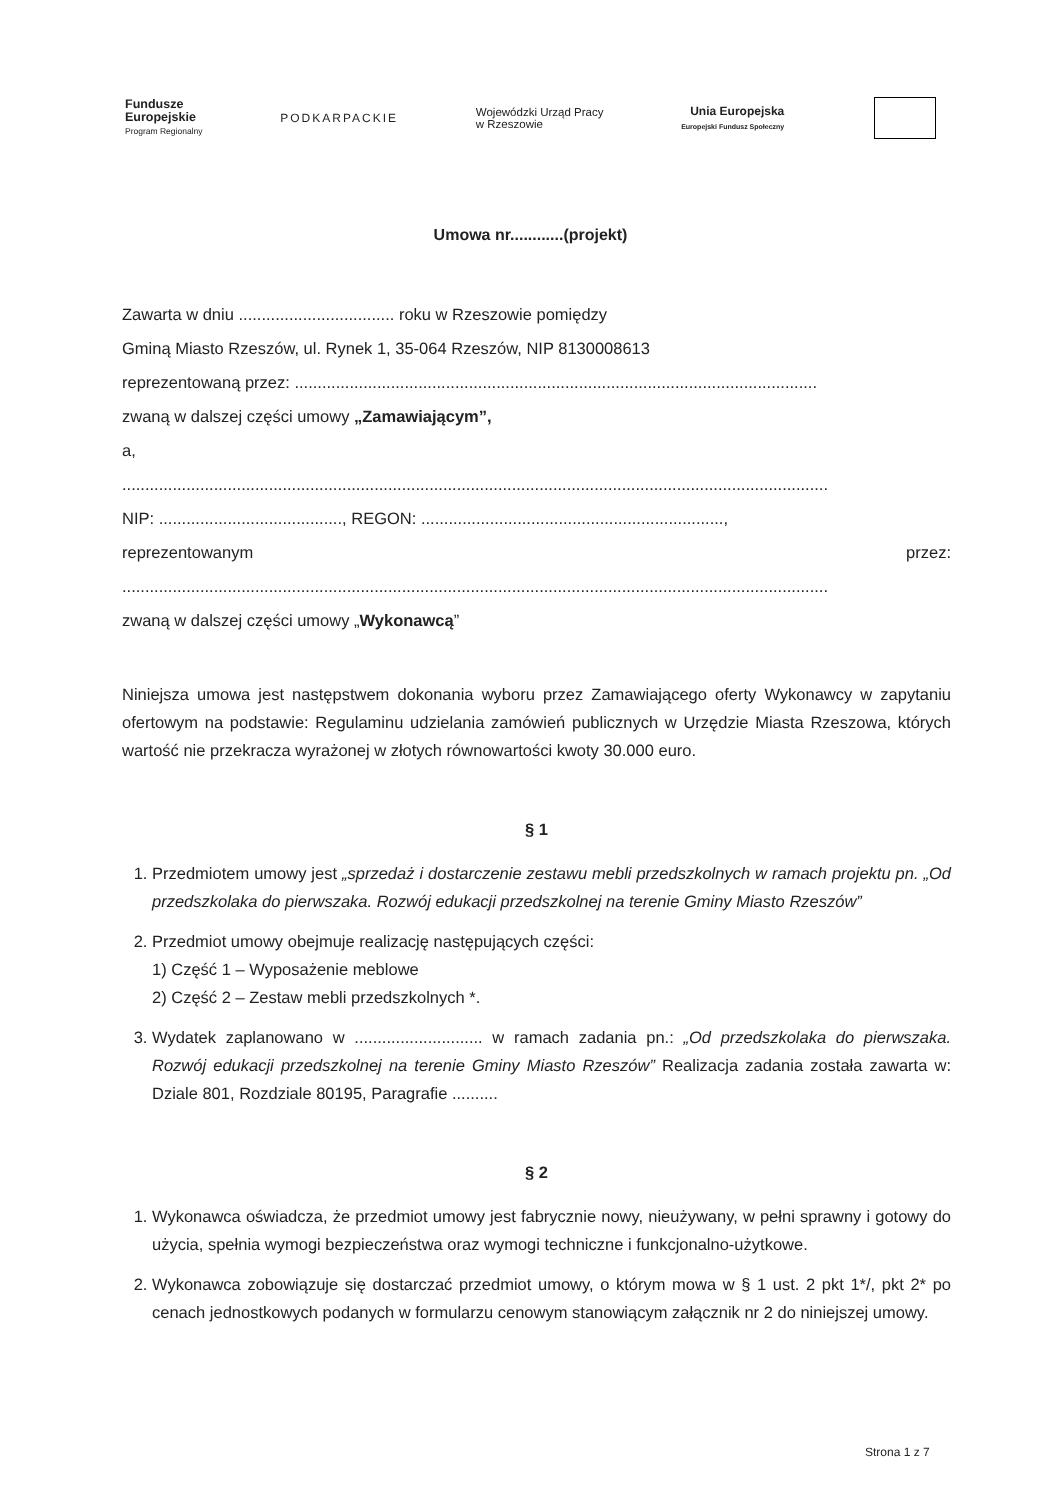Fundusze
Europejskie
Program Regionalny
PODKARPACKIE
Wojewódzki Urząd Pracy
w Rzeszowie
Unia Europejska
Europejski Fundusz Społeczny
Umowa nr............(projekt)
Zawarta w dniu .................................. roku w Rzeszowie pomiędzy
Gminą Miasto Rzeszów, ul. Rynek 1, 35-064 Rzeszów, NIP 8130008613
reprezentowaną przez: ..................................................................................................................
zwaną w dalszej części umowy „Zamawiającym”,
a,
..........................................................................................................................................................
NIP: ........................................, REGON: ..................................................................,
reprezentowanym przez:
..........................................................................................................................................................
zwaną w dalszej części umowy „Wykonawcą”
Niniejsza umowa jest następstwem dokonania wyboru przez Zamawiającego oferty Wykonawcy w zapytaniu ofertowym na podstawie: Regulaminu udzielania zamówień publicznych w Urzędzie Miasta Rzeszowa, których wartość nie przekracza wyrażonej w złotych równowartości kwoty 30.000 euro.
§ 1
1. Przedmiotem umowy jest „sprzedaż i dostarczenie zestawu mebli przedszkolnych w ramach projektu pn. „Od przedszkolaka do pierwszaka. Rozwój edukacji przedszkolnej na terenie Gminy Miasto Rzeszów”
2. Przedmiot umowy obejmuje realizację następujących części:
1) Część 1 – Wyposażenie meblowe
2) Część 2 – Zestaw mebli przedszkolnych *.
3. Wydatek zaplanowano w ............................ w ramach zadania pn.: „Od przedszkolaka do pierwszaka. Rozwój edukacji przedszkolnej na terenie Gminy Miasto Rzeszów” Realizacja zadania została zawarta w: Dziale 801, Rozdziale 80195, Paragrafie ..........
§ 2
1. Wykonawca oświadcza, że przedmiot umowy jest fabrycznie nowy, nieużywany, w pełni sprawny i gotowy do użycia, spełnia wymogi bezpieczeństwa oraz wymogi techniczne i funkcjonalno-użytkowe.
2. Wykonawca zobowiązuje się dostarczać przedmiot umowy, o którym mowa w § 1 ust. 2 pkt 1*/, pkt 2* po cenach jednostkowych podanych w formularzu cenowym stanowiącym załącznik nr 2 do niniejszej umowy.
Strona 1 z 7